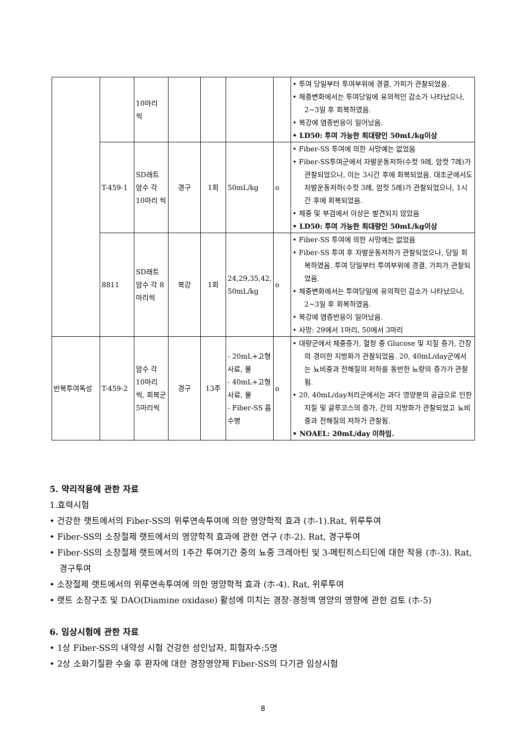| | | 10마리 씩 | | | | | • 투여 당일부터 투여부위에 경결, 가피가 관찰되었음. • 체중변화에서는 투여당일에 유의적인 감소가 나타났으나, 2~3일 후 회복하였음. • 복강에 염증반응이 일어났음. • LD50: 투여 가능한 최대량인 50mL/kg이상 |
| | T-459-1 | SD래트 암수 각 10마리 씩 | 경구 | 1회 | 50mL/kg | o | • Fiber-SS 투여에 의한 사망예는 없었음 • Fiber-SS투여군에서 자발운동저하(수컷 9례, 암컷 7례)가 관찰되었으나, 이는 3시간 후에 회복되었음. 대조군에서도 자발운동저하(수컷 3례, 암컷 5례)가 관찰되었으나, 1시간 후에 회복되었음. • 체중 및 부검에서 이상은 발견되지 않았음 • LD50: 투여 가능한 최대량인 50mL/kg이상 |
| | 8811 | SD래트 암수 각 8마리씩 | 복강 | 1회 | 24,29,35,42, 50mL/kg | o | • Fiber-SS 투여에 의한 사망예는 없었음 • Fiber-SS 투여 후 자발운동저하가 관찰되었으나, 당일 회복하였음. 투여 당일부터 투여부위에 경결, 가피가 관찰되었음. • 체중변화에서는 투여당일에 유의적인 감소가 나타났으나, 2~3일 후 회복하였음. • 복강에 염증반응이 일어났음. • 사망: 29에서 1마리, 50에서 3마리 |
| 반복투여독성 | T-459-2 | 암수 각 10마리 씩, 회복군 5마리씩 | 경구 | 13주 | - 20mL+고형사료, 물 - 40mL+고형사료, 물 - Fiber-SS 흡수병 | o | • 대량군에서 체중증가, 혈청 중 Glucose 및 지질 증가, 간장의 경미한 지방화가 관찰되었음. 20, 40mL/day군에서는 뇨비중과 전해질의 저하를 동반한 뇨량의 증가가 관찰됨. • 20, 40mL/day처리군에서는 과다 영양분의 공급으로 인한 지질 및 글루코스의 증가, 간의 지방화가 관찰되었고 뇨비중과 전해질의 저하가 관찰됨. • NOAEL: 20mL/day 이하임. |
5. 약리작용에 관한 자료
1.효력시험
• 건강한 랫트에서의 Fiber-SS의 위루연속투여에 의한 영양학적 효과 (ホ-1).Rat, 위루투여
• Fiber-SS의 소장절제 랫트에서의 영양학적 효과에 관한 연구 (ホ-2). Rat, 경구투여
• Fiber-SS의 소장절제 랫트에서의 1주간 투여기간 중의 뇨중 크레아틴 및 3-메틴히스티딘에 대한 작용 (ホ-3). Rat, 경구투여
• 소장절제 랫트에서의 위루연속투여에 의한 영양학적 효과 (ホ-4). Rat, 위루투여
• 랫트 소장구조 및 DAO(Diamine oxidase) 활성에 미치는 경장·경정맥 영양의 영향에 관한 검토 (ホ-5)
6. 임상시험에 관한 자료
• 1상 Fiber-SS의 내약성 시험 건강한 성인남자, 피험자수:5명
• 2상 소화기질환 수술 후 환자에 대한 경장영양제 Fiber-SS의 다기관 임상시험
8